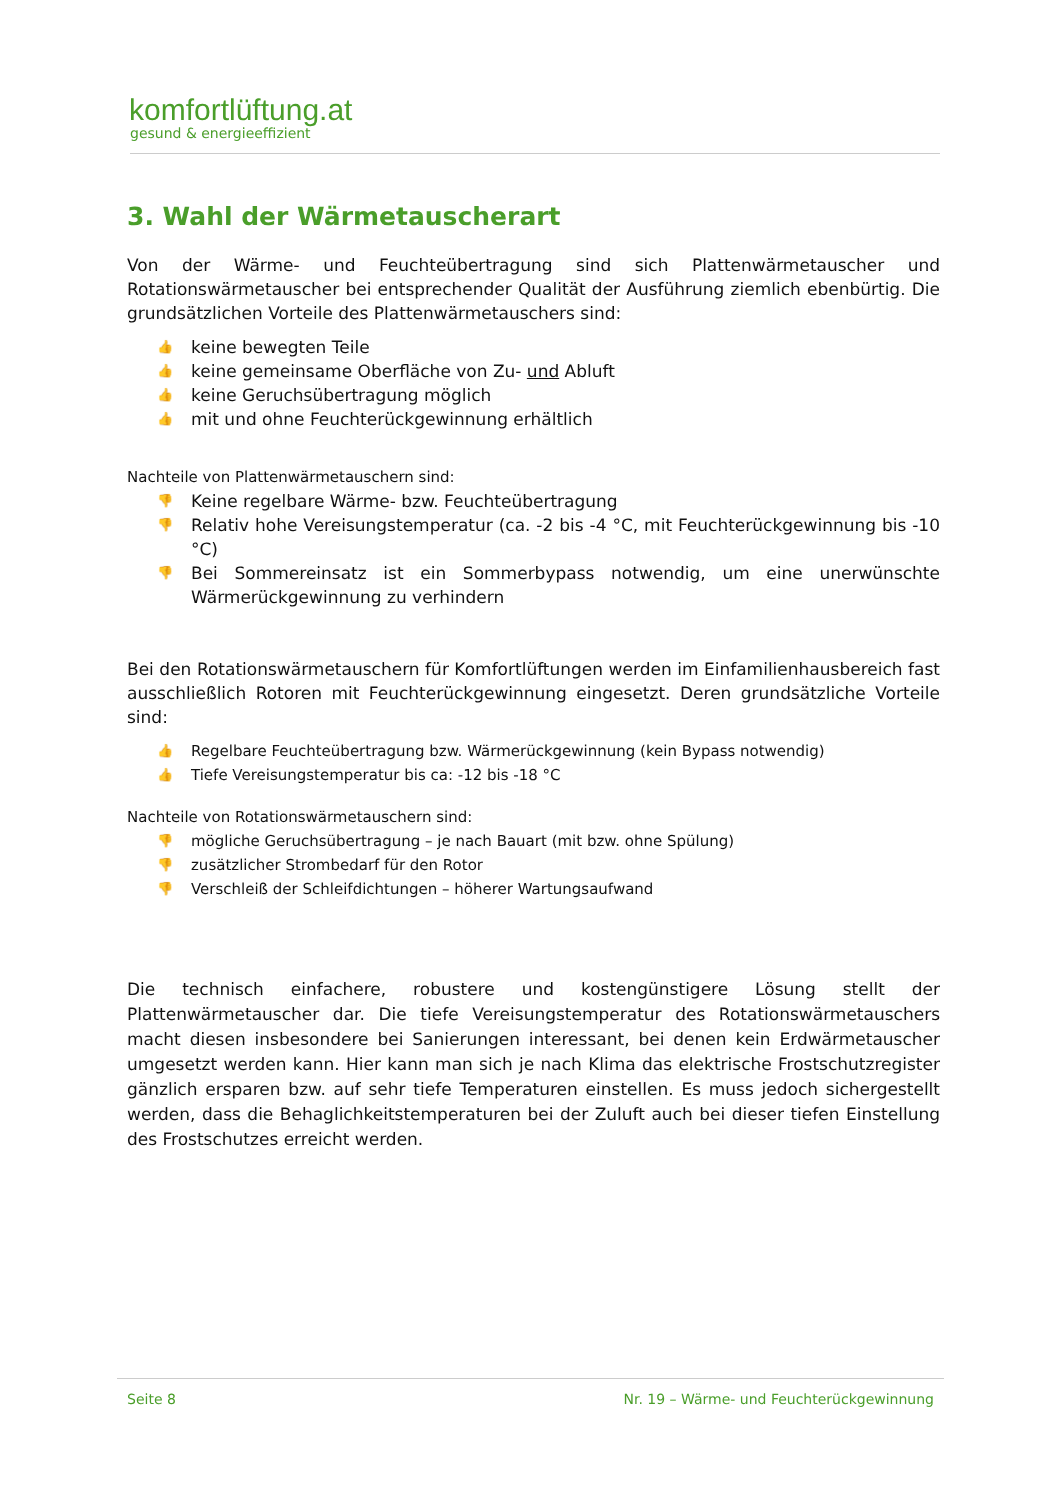komfortlüftung.at
gesund & energieeffizient
3. Wahl der Wärmetauscherart
Von der Wärme- und Feuchteübertragung sind sich Plattenwärmetauscher und Rotationswärmetauscher bei entsprechender Qualität der Ausführung ziemlich ebenbürtig. Die grundsätzlichen Vorteile des Plattenwärmetauschers sind:
👍 keine bewegten Teile
👍 keine gemeinsame Oberfläche von Zu- und Abluft
👍 keine Geruchsübertragung möglich
👍 mit und ohne Feuchterückgewinnung erhältlich
Nachteile von Plattenwärmetauschern sind:
👎 Keine regelbare Wärme- bzw. Feuchteübertragung
👎 Relativ hohe Vereisungstemperatur (ca. -2 bis -4 °C, mit Feuchterückgewinnung bis -10 °C)
👎 Bei Sommereinsatz ist ein Sommerbypass notwendig, um eine unerwünschte Wärmerückgewinnung zu verhindern
Bei den Rotationswärmetauschern für Komfortlüftungen werden im Einfamilienhausbereich fast ausschließlich Rotoren mit Feuchterückgewinnung eingesetzt. Deren grundsätzliche Vorteile sind:
👍 Regelbare Feuchteübertragung bzw. Wärmerückgewinnung (kein Bypass notwendig)
👍 Tiefe Vereisungstemperatur bis ca: -12 bis -18 °C
Nachteile von Rotationswärmetauschern sind:
👎 mögliche Geruchsübertragung – je nach Bauart (mit bzw. ohne Spülung)
👎 zusätzlicher Strombedarf für den Rotor
👎 Verschleiß der Schleifdichtungen – höherer Wartungsaufwand
Die technisch einfachere, robustere und kostengünstigere Lösung stellt der Plattenwärmetauscher dar. Die tiefe Vereisungstemperatur des Rotationswärmetauschers macht diesen insbesondere bei Sanierungen interessant, bei denen kein Erdwärmetauscher umgesetzt werden kann. Hier kann man sich je nach Klima das elektrische Frostschutzregister gänzlich ersparen bzw. auf sehr tiefe Temperaturen einstellen. Es muss jedoch sichergestellt werden, dass die Behaglichkeitstemperaturen bei der Zuluft auch bei dieser tiefen Einstellung des Frostschutzes erreicht werden.
Seite 8 Nr. 19 – Wärme- und Feuchterückgewinnung